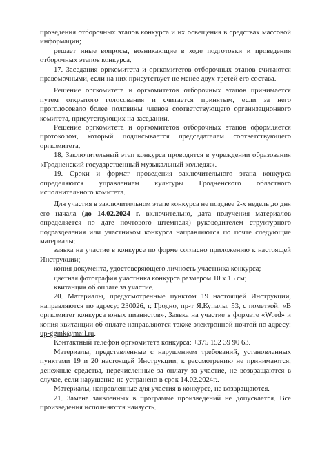проведения отборочных этапов конкурса и их освещения в средствах массовой информации;
решает иные вопросы, возникающие в ходе подготовки и проведения отборочных этапов конкурса.
17. Заседания оргкомитета и оргкомитетов отборочных этапов считаются правомочными, если на них присутствует не менее двух третей его состава.
Решение оргкомитета и оргкомитетов отборочных этапов принимается путем открытого голосования и считается принятым, если за него проголосовало более половины членов соответствующего организационного комитета, присутствующих на заседании.
Решение оргкомитета и оргкомитетов отборочных этапов оформляется протоколом, который подписывается председателем соответствующего оргкомитета.
18. Заключительный этап конкурса проводится в учреждении образования «Гродненский государственный музыкальный колледж».
19. Сроки и формат проведения заключительного этапа конкурса определяются управлением культуры Гродненского областного исполнительного комитета.
Для участия в заключительном этапе конкурса не позднее 2-х недель до дня его начала (до 14.02.2024 г. включительно, дата получения материалов определяется по дате почтового штемпеля) руководителем структурного подразделения или участником конкурса направляются по почте следующие материалы:
заявка на участие в конкурсе по форме согласно приложению к настоящей Инструкции;
копия документа, удостоверяющего личность участника конкурса;
цветная фотография участника конкурса размером 10 х 15 см;
квитанция об оплате за участие.
20. Материалы, предусмотренные пунктом 19 настоящей Инструкции, направляются по адресу: 230026, г. Гродно, пр-т Я.Купалы, 53, с пометкой: «В оргкомитет конкурса юных пианистов». Заявка на участие в формате «Word» и копия квитанции об оплате направляются также электронной почтой по адресу: up-ggmk@mail.ru.
Контактный телефон оргкомитета конкурса: +375 152 39 90 63.
Материалы, представленные с нарушением требований, установленных пунктами 19 и 20 настоящей Инструкции, к рассмотрению не принимаются; денежные средства, перечисленные за оплату за участие, не возвращаются в случае, если нарушение не устранено в срок 14.02.2024г..
Материалы, направленные для участия в конкурсе, не возвращаются.
21. Замена заявленных в программе произведений не допускается. Все произведения исполняются наизусть.